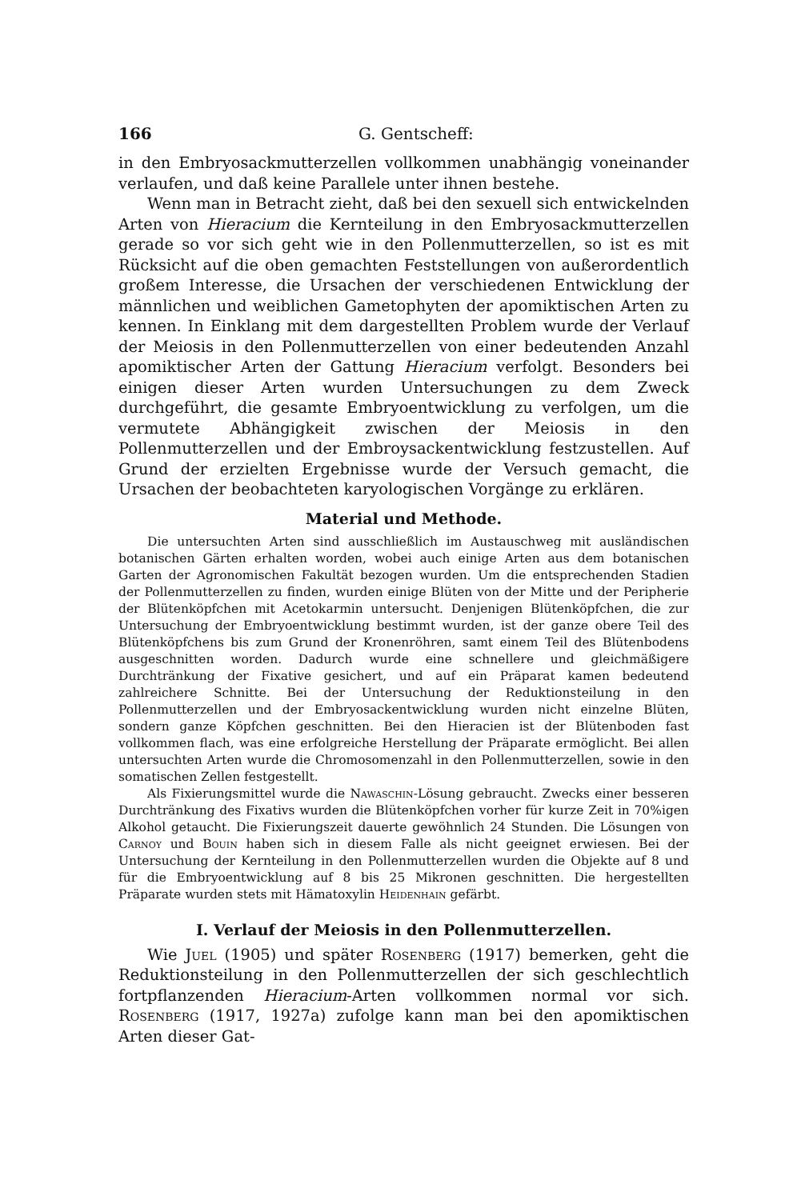166 G. Gentscheff:
in den Embryosackmutterzellen vollkommen unabhängig voneinander verlaufen, und daß keine Parallele unter ihnen bestehe.
Wenn man in Betracht zieht, daß bei den sexuell sich entwickelnden Arten von Hieracium die Kernteilung in den Embryosackmutterzellen gerade so vor sich geht wie in den Pollenmutterzellen, so ist es mit Rücksicht auf die oben gemachten Feststellungen von außerordentlich großem Interesse, die Ursachen der verschiedenen Entwicklung der männlichen und weiblichen Gametophyten der apomiktischen Arten zu kennen. In Einklang mit dem dargestellten Problem wurde der Verlauf der Meiosis in den Pollenmutterzellen von einer bedeutenden Anzahl apomiktischer Arten der Gattung Hieracium verfolgt. Besonders bei einigen dieser Arten wurden Untersuchungen zu dem Zweck durchgeführt, die gesamte Embryoentwicklung zu verfolgen, um die vermutete Abhängigkeit zwischen der Meiosis in den Pollenmutterzellen und der Embroysackentwicklung festzustellen. Auf Grund der erzielten Ergebnisse wurde der Versuch gemacht, die Ursachen der beobachteten karyologischen Vorgänge zu erklären.
Material und Methode.
Die untersuchten Arten sind ausschließlich im Austauschweg mit ausländischen botanischen Gärten erhalten worden, wobei auch einige Arten aus dem botanischen Garten der Agronomischen Fakultät bezogen wurden. Um die entsprechenden Stadien der Pollenmutterzellen zu finden, wurden einige Blüten von der Mitte und der Peripherie der Blütenköpfchen mit Acetokarmin untersucht. Denjenigen Blütenköpfchen, die zur Untersuchung der Embryoentwicklung bestimmt wurden, ist der ganze obere Teil des Blütenköpfchens bis zum Grund der Kronenröhren, samt einem Teil des Blütenbodens ausgeschnitten worden. Dadurch wurde eine schnellere und gleichmäßigere Durchtränkung der Fixative gesichert, und auf ein Präparat kamen bedeutend zahlreichere Schnitte. Bei der Untersuchung der Reduktionsteilung in den Pollenmutterzellen und der Embryosackentwicklung wurden nicht einzelne Blüten, sondern ganze Köpfchen geschnitten. Bei den Hieracien ist der Blütenboden fast vollkommen flach, was eine erfolgreiche Herstellung der Präparate ermöglicht. Bei allen untersuchten Arten wurde die Chromosomenzahl in den Pollenmutterzellen, sowie in den somatischen Zellen festgestellt.
Als Fixierungsmittel wurde die Nawaschin-Lösung gebraucht. Zwecks einer besseren Durchtränkung des Fixativs wurden die Blütenköpfchen vorher für kurze Zeit in 70%igen Alkohol getaucht. Die Fixierungszeit dauerte gewöhnlich 24 Stunden. Die Lösungen von Carnoy und Bouin haben sich in diesem Falle als nicht geeignet erwiesen. Bei der Untersuchung der Kernteilung in den Pollenmutterzellen wurden die Objekte auf 8 und für die Embryoentwicklung auf 8 bis 25 Mikronen geschnitten. Die hergestellten Präparate wurden stets mit Hämatoxylin Heidenhain gefärbt.
I. Verlauf der Meiosis in den Pollenmutterzellen.
Wie Juel (1905) und später Rosenberg (1917) bemerken, geht die Reduktionsteilung in den Pollenmutterzellen der sich geschlechtlich fortpflanzenden Hieracium-Arten vollkommen normal vor sich. Rosenberg (1917, 1927a) zufolge kann man bei den apomiktischen Arten dieser Gat-